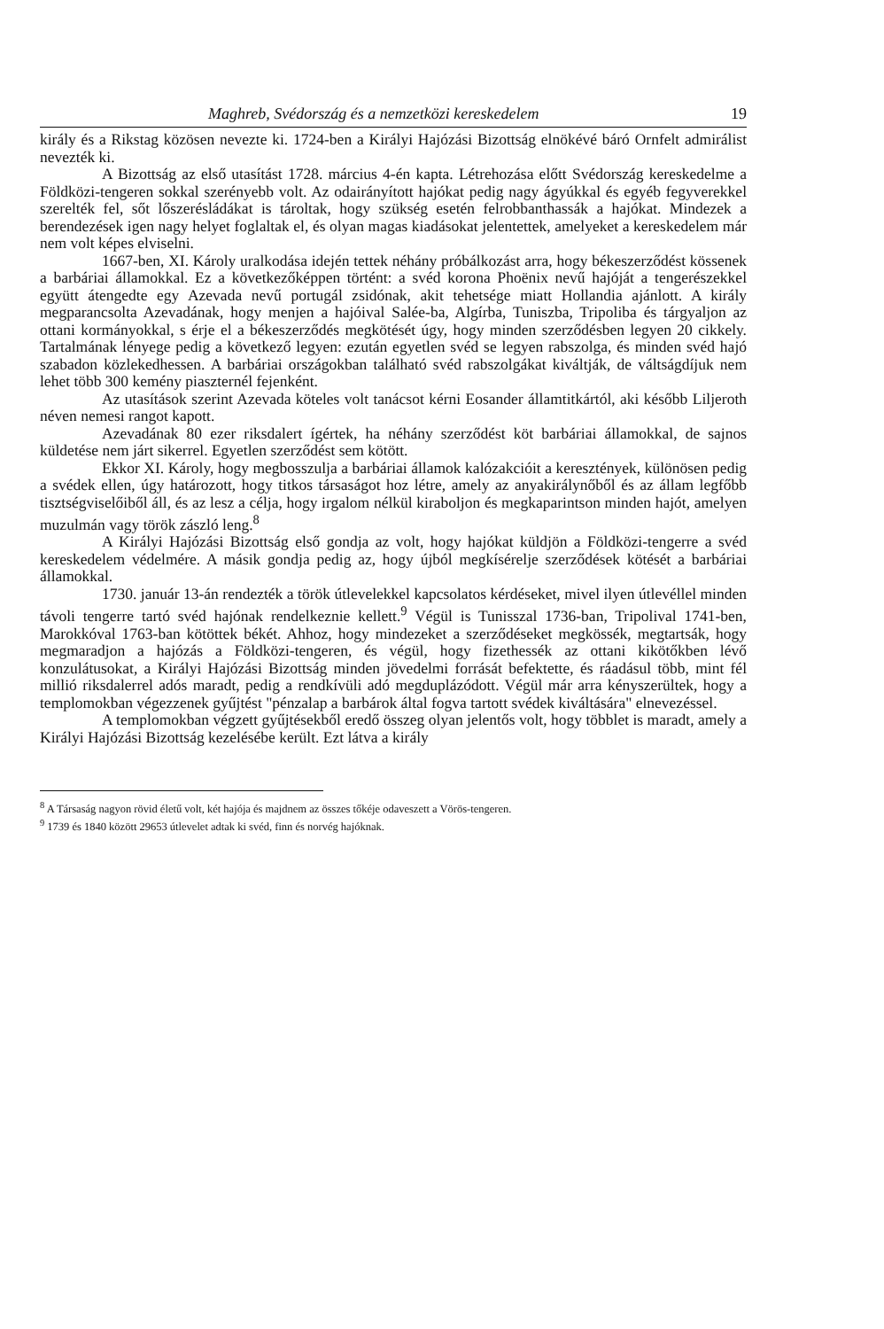Maghreb, Svédország és a nemzetközi kereskedelem 19
király és a Rikstag közösen nevezte ki. 1724-ben a Királyi Hajózási Bizottság elnökévé báró Ornfelt admirálist nevezték ki.
A Bizottság az első utasítást 1728. március 4-én kapta. Létrehozása előtt Svédország kereskedelme a Földközi-tengeren sokkal szerényebb volt. Az odairányított hajókat pedig nagy ágyúkkal és egyéb fegyverekkel szerelték fel, sőt lőszerésládákat is tároltak, hogy szükség esetén felrobbanthassák a hajókat. Mindezek a berendezések igen nagy helyet foglaltak el, és olyan magas kiadásokat jelentettek, amelyeket a kereskedelem már nem volt képes elviselni.
1667-ben, XI. Károly uralkodása idején tettek néhány próbálkozást arra, hogy békeszerződést kössenek a barbáriai államokkal. Ez a következőképpen történt: a svéd korona Phoënix nevű hajóját a tengerészekkel együtt átengedte egy Azevada nevű portugál zsidónak, akit tehetsége miatt Hollandia ajánlott. A király megparancsolta Azevadának, hogy menjen a hajóival Salée-ba, Algírba, Tuniszba, Tripoliba és tárgyaljon az ottani kormányokkal, s érje el a békeszerződés megkötését úgy, hogy minden szerződésben legyen 20 cikkely. Tartalmának lényege pedig a következő legyen: ezután egyetlen svéd se legyen rabszolga, és minden svéd hajó szabadon közlekedhessen. A barbáriai országokban található svéd rabszolgákat kiváltják, de váltságdíjuk nem lehet több 300 kemény piaszternél fejenként.
Az utasítások szerint Azevada köteles volt tanácsot kérni Eosander államtitkártól, aki később Liljeroth néven nemesi rangot kapott.
Azevadának 80 ezer riksdalert ígértek, ha néhány szerződést köt barbáriai államokkal, de sajnos küldetése nem járt sikerrel. Egyetlen szerződést sem kötött.
Ekkor XI. Károly, hogy megbosszulja a barbáriai államok kalózakcióit a keresztények, különösen pedig a svédek ellen, úgy határozott, hogy titkos társaságot hoz létre, amely az anyakirálynőből és az állam legfőbb tisztségviselőiből áll, és az lesz a célja, hogy irgalom nélkül kiraboljon és megkaparintson minden hajót, amelyen muzulmán vagy török zászló leng.<sup>8</sup>
A Királyi Hajózási Bizottság első gondja az volt, hogy hajókat küldjön a Földközi-tengerre a svéd kereskedelem védelmére. A másik gondja pedig az, hogy újból megkísérelje szerződések kötését a barbáriai államokkal.
1730. január 13-án rendezték a török útlevelekkel kapcsolatos kérdéseket, mivel ilyen útlevéllel minden távoli tengerre tartó svéd hajónak rendelkeznie kellett.<sup>9</sup> Végül is Tunisszal 1736-ban, Tripolival 1741-ben, Marokkóval 1763-ban kötöttek békét. Ahhoz, hogy mindezeket a szerződéseket megkössék, megtartsák, hogy megmaradjon a hajózás a Földközi-tengeren, és végül, hogy fizethessék az ottani kikötőkben lévő konzulátusokat, a Királyi Hajózási Bizottság minden jövedelmi forrását befektette, és ráadásul több, mint fél millió riksdalerrel adós maradt, pedig a rendkívüli adó megduplázódott. Végül már arra kényszerültek, hogy a templomokban végezzenek gyűjtést "pénzalap a barbárok által fogva tartott svédek kiváltására" elnevezéssel.
A templomokban végzett gyűjtésekből eredő összeg olyan jelentős volt, hogy többlet is maradt, amely a Királyi Hajózási Bizottság kezelésébe került. Ezt látva a király
<sup>8</sup> A Társaság nagyon rövid életű volt, két hajója és majdnem az összes tőkéje odaveszett a Vörös-tengeren.
<sup>9</sup> 1739 és 1840 között 29653 útlevelet adtak ki svéd, finn és norvég hajóknak.